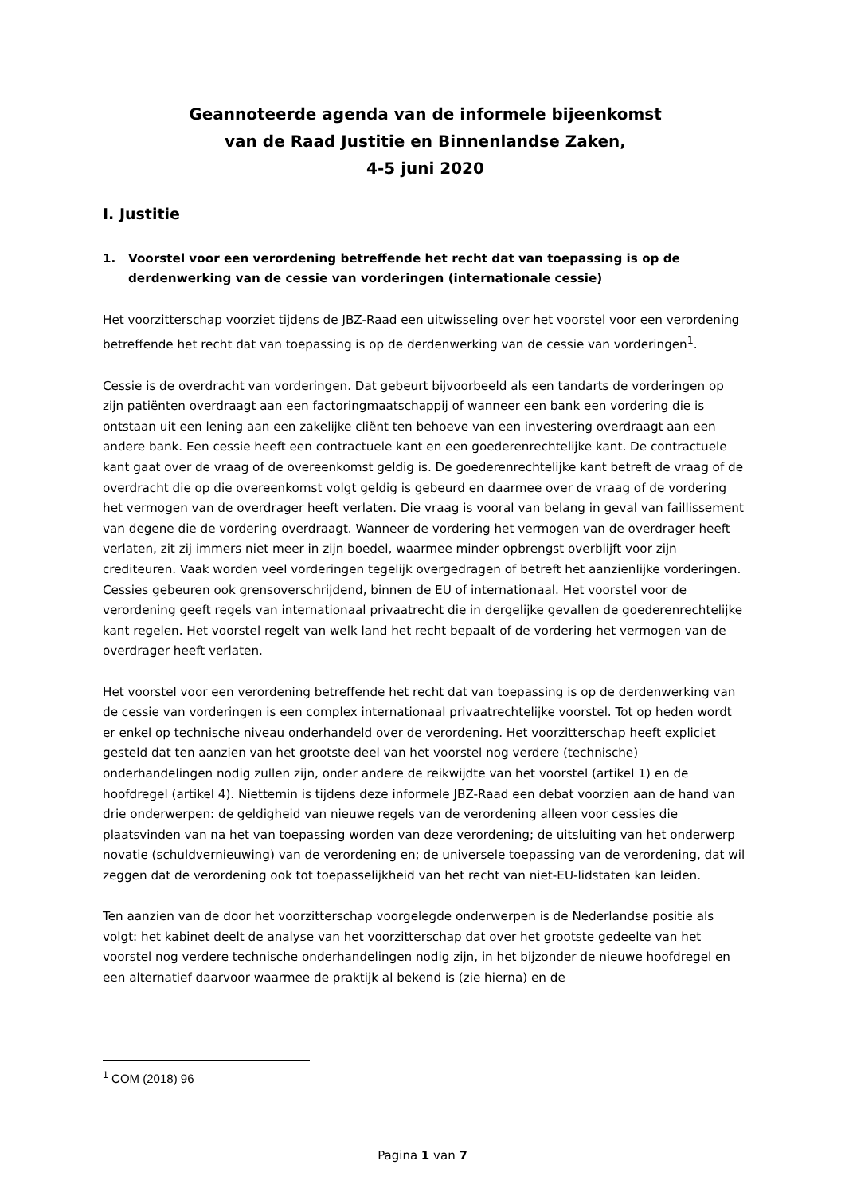Geannoteerde agenda van de informele bijeenkomst
van de Raad Justitie en Binnenlandse Zaken,
4-5 juni 2020
I. Justitie
1. Voorstel voor een verordening betreffende het recht dat van toepassing is op de derdenwerking van de cessie van vorderingen (internationale cessie)
Het voorzitterschap voorziet tijdens de JBZ-Raad een uitwisseling over het voorstel voor een verordening betreffende het recht dat van toepassing is op de derdenwerking van de cessie van vorderingen<sup>1</sup>.
Cessie is de overdracht van vorderingen. Dat gebeurt bijvoorbeeld als een tandarts de vorderingen op zijn patiënten overdraagt aan een factoringmaatschappij of wanneer een bank een vordering die is ontstaan uit een lening aan een zakelijke cliënt ten behoeve van een investering overdraagt aan een andere bank. Een cessie heeft een contractuele kant en een goederenrechtelijke kant. De contractuele kant gaat over de vraag of de overeenkomst geldig is. De goederenrechtelijke kant betreft de vraag of de overdracht die op die overeenkomst volgt geldig is gebeurd en daarmee over de vraag of de vordering het vermogen van de overdrager heeft verlaten. Die vraag is vooral van belang in geval van faillissement van degene die de vordering overdraagt. Wanneer de vordering het vermogen van de overdrager heeft verlaten, zit zij immers niet meer in zijn boedel, waarmee minder opbrengst overblijft voor zijn crediteuren. Vaak worden veel vorderingen tegelijk overgedragen of betreft het aanzienlijke vorderingen. Cessies gebeuren ook grensoverschrijdend, binnen de EU of internationaal. Het voorstel voor de verordening geeft regels van internationaal privaatrecht die in dergelijke gevallen de goederenrechtelijke kant regelen. Het voorstel regelt van welk land het recht bepaalt of de vordering het vermogen van de overdrager heeft verlaten.
Het voorstel voor een verordening betreffende het recht dat van toepassing is op de derdenwerking van de cessie van vorderingen is een complex internationaal privaatrechtelijke voorstel. Tot op heden wordt er enkel op technische niveau onderhandeld over de verordening. Het voorzitterschap heeft expliciet gesteld dat ten aanzien van het grootste deel van het voorstel nog verdere (technische) onderhandelingen nodig zullen zijn, onder andere de reikwijdte van het voorstel (artikel 1) en de hoofdregel (artikel 4). Niettemin is tijdens deze informele JBZ-Raad een debat voorzien aan de hand van drie onderwerpen: de geldigheid van nieuwe regels van de verordening alleen voor cessies die plaatsvinden van na het van toepassing worden van deze verordening; de uitsluiting van het onderwerp novatie (schuldvernieuwing) van de verordening en; de universele toepassing van de verordening, dat wil zeggen dat de verordening ook tot toepasselijkheid van het recht van niet-EU-lidstaten kan leiden.
Ten aanzien van de door het voorzitterschap voorgelegde onderwerpen is de Nederlandse positie als volgt: het kabinet deelt de analyse van het voorzitterschap dat over het grootste gedeelte van het voorstel nog verdere technische onderhandelingen nodig zijn, in het bijzonder de nieuwe hoofdregel en een alternatief daarvoor waarmee de praktijk al bekend is (zie hierna) en de
<sup>1</sup> COM (2018) 96
Pagina 1 van 7